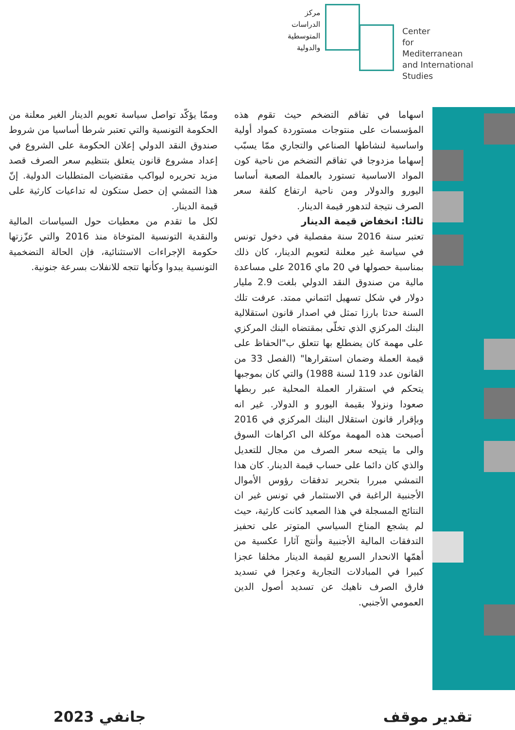مركز
الدراسات
المتوسطية
والدولية
Center
for Mediterranean
and International
Studies
اسهاما في تفاقم التضخم حيث تقوم هذه المؤسسات على منتوجات مستوردة كمواد أولية واساسية لنشاطها الصناعي والتجاري ممّا يسبّب إسهاما مزدوجا في تفاقم التضخم من ناحية كون المواد الاساسية تستورد بالعملة الصعبة أساسا اليورو والدولار ومن ناحية ارتفاع كلفة سعر الصرف نتيجة لتدهور قيمة الدينار.
ثالثا: انخفاض قيمة الدينار
تعتبر سنة 2016 سنة مفصلية في دخول تونس في سياسة غير معلنة لتعويم الدينار، كان ذلك بمناسبة حصولها في 20 ماي 2016 على مساعدة مالية من صندوق النقد الدولي بلغت 2.9 مليار دولار في شكل تسهيل ائتماني ممتد. عرفت تلك السنة حدثا بارزا تمثل في اصدار قانون استقلالية البنك المركزي الذي تخلّى بمقتضاه البنك المركزي على مهمة كان يضطلع بها تتعلق ب"الحفاظ على قيمة العملة وضمان استقرارها" (الفصل 33 من القانون عدد 119 لسنة 1988) والتي كان بموجبها يتحكم في استقرار العملة المحلية عبر ربطها صعودا ونزولا بقيمة اليورو و الدولار. غير انه وبإقرار قانون استقلال البنك المركزي في 2016 أصبحت هذه المهمة موكلة الى اكراهات السوق والى ما يتيحه سعر الصرف من مجال للتعديل والذي كان دائما على حساب قيمة الدينار. كان هذا التمشي مبررا بتحرير تدفقات رؤوس الأموال الأجنبية الراغبة في الاستثمار في تونس غير ان النتائج المسجلة في هذا الصعيد كانت كارثية، حيث لم يشجع المناخ السياسي المتوتر على تحفيز التدفقات المالية الأجنبية وأنتج آثارا عكسية من أهمّها الانحدار السريع لقيمة الدينار مخلفا عجزا كبيرا في المبادلات التجارية وعجزا في تسديد فارق الصرف ناهيك عن تسديد أصول الدين العمومي الأجنبي.
وممّا يؤكّد تواصل سياسة تعويم الدينار الغير معلنة من الحكومة التونسية والتي تعتبر شرطا أساسيا من شروط صندوق النقد الدولي إعلان الحكومة على الشروع في إعداد مشروع قانون يتعلق بتنظيم سعر الصرف قصد مزيد تحريره ليواكب مقتضيات المتطلبات الدولية. إنّ هذا التمشي إن حصل ستكون له تداعيات كارثية على قيمة الدينار.
لكل ما تقدم من معطيات حول السياسات المالية والنقدية التونسية المتوخاة منذ 2016 والتي عزّزتها حكومة الإجراءات الاستثنائية، فإن الحالة التضخمية التونسية يبدوا وكأنها تتجه للانفلات بسرعة جنونية.
جانفي 2023 تقدير موقف